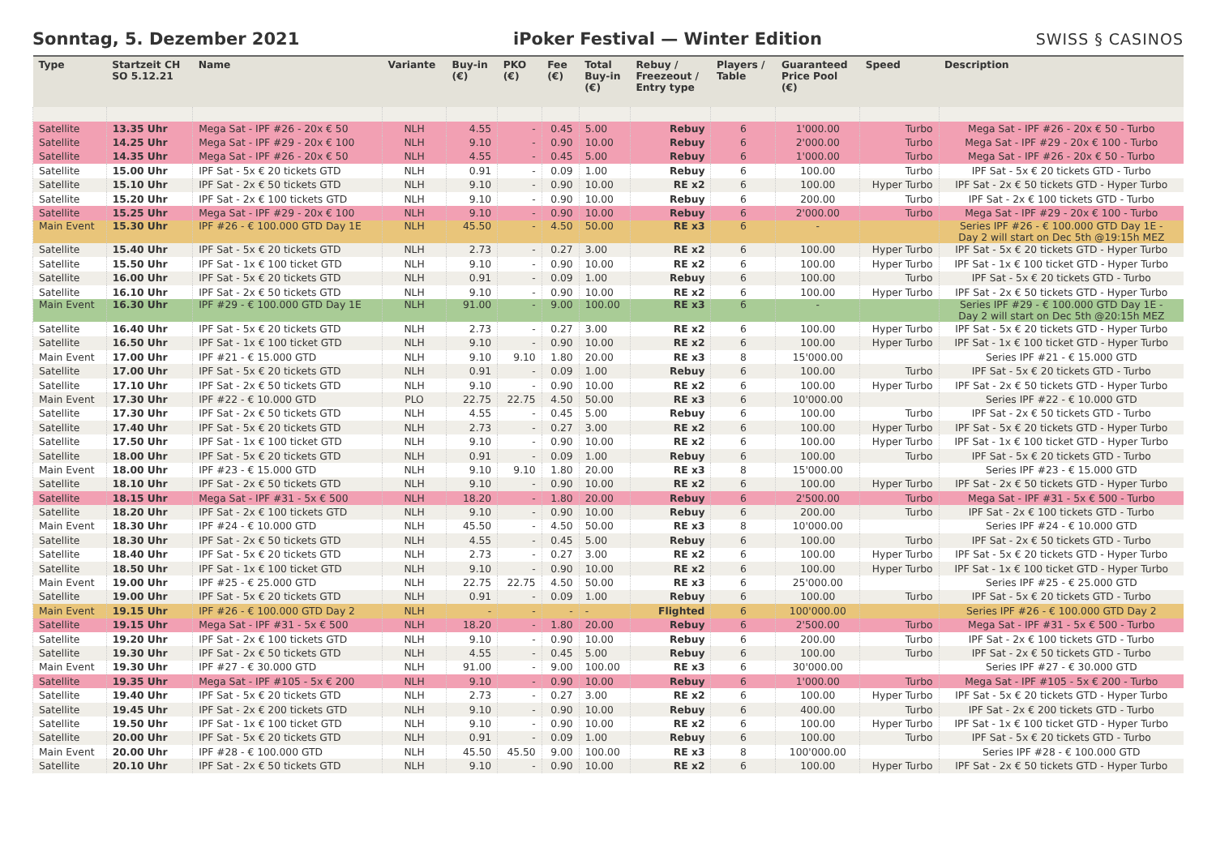Sonntag, 5. Dezember 2021 iPoker Festival — Winter Edition SWISS § CASINOS
| Type | Startzeit CH SO 5.12.21 | Name | Variante | Buy-in (€) | PKO (€) | Fee (€) | Total Buy-in (€) | Rebuy / Freezeout / Entry type | Players / Table | Guaranteed Price Pool (€) | Speed | Description |
| --- | --- | --- | --- | --- | --- | --- | --- | --- | --- | --- | --- | --- |
| Satellite | 13.35 Uhr | Mega Sat - IPF #26 - 20x € 50 | NLH | 4.55 | - | 0.45 | 5.00 | Rebuy | 6 | 1'000.00 | Turbo | Mega Sat - IPF #26 - 20x € 50 - Turbo |
| Satellite | 14.25 Uhr | Mega Sat - IPF #29 - 20x € 100 | NLH | 9.10 | - | 0.90 | 10.00 | Rebuy | 6 | 2'000.00 | Turbo | Mega Sat - IPF #29 - 20x € 100 - Turbo |
| Satellite | 14.35 Uhr | Mega Sat - IPF #26 - 20x € 50 | NLH | 4.55 | - | 0.45 | 5.00 | Rebuy | 6 | 1'000.00 | Turbo | Mega Sat - IPF #26 - 20x € 50 - Turbo |
| Satellite | 15.00 Uhr | IPF Sat - 5x € 20 tickets GTD | NLH | 0.91 | - | 0.09 | 1.00 | Rebuy | 6 | 100.00 | Turbo | IPF Sat - 5x € 20 tickets GTD - Turbo |
| Satellite | 15.10 Uhr | IPF Sat - 2x € 50 tickets GTD | NLH | 9.10 | - | 0.90 | 10.00 | RE x2 | 6 | 100.00 | Hyper Turbo | IPF Sat - 2x € 50 tickets GTD - Hyper Turbo |
| Satellite | 15.20 Uhr | IPF Sat - 2x € 100 tickets GTD | NLH | 9.10 | - | 0.90 | 10.00 | Rebuy | 6 | 200.00 | Turbo | IPF Sat - 2x € 100 tickets GTD - Turbo |
| Satellite | 15.25 Uhr | Mega Sat - IPF #29 - 20x € 100 | NLH | 9.10 | - | 0.90 | 10.00 | Rebuy | 6 | 2'000.00 | Turbo | Mega Sat - IPF #29 - 20x € 100 - Turbo |
| Main Event | 15.30 Uhr | IPF #26 - € 100.000 GTD Day 1E | NLH | 45.50 | - | 4.50 | 50.00 | RE x3 | 6 | - | | Series IPF #26 - € 100.000 GTD Day 1E - Day 2 will start on Dec 5th @19:15h MEZ |
| Satellite | 15.40 Uhr | IPF Sat - 5x € 20 tickets GTD | NLH | 2.73 | - | 0.27 | 3.00 | RE x2 | 6 | 100.00 | Hyper Turbo | IPF Sat - 5x € 20 tickets GTD - Hyper Turbo |
| Satellite | 15.50 Uhr | IPF Sat - 1x € 100 ticket GTD | NLH | 9.10 | - | 0.90 | 10.00 | RE x2 | 6 | 100.00 | Hyper Turbo | IPF Sat - 1x € 100 ticket GTD - Hyper Turbo |
| Satellite | 16.00 Uhr | IPF Sat - 5x € 20 tickets GTD | NLH | 0.91 | - | 0.09 | 1.00 | Rebuy | 6 | 100.00 | Turbo | IPF Sat - 5x € 20 tickets GTD - Turbo |
| Satellite | 16.10 Uhr | IPF Sat - 2x € 50 tickets GTD | NLH | 9.10 | - | 0.90 | 10.00 | RE x2 | 6 | 100.00 | Hyper Turbo | IPF Sat - 2x € 50 tickets GTD - Hyper Turbo |
| Main Event | 16.30 Uhr | IPF #29 - € 100.000 GTD Day 1E | NLH | 91.00 | - | 9.00 | 100.00 | RE x3 | 6 | - | | Series IPF #29 - € 100.000 GTD Day 1E - Day 2 will start on Dec 5th @20:15h MEZ |
| Satellite | 16.40 Uhr | IPF Sat - 5x € 20 tickets GTD | NLH | 2.73 | - | 0.27 | 3.00 | RE x2 | 6 | 100.00 | Hyper Turbo | IPF Sat - 5x € 20 tickets GTD - Hyper Turbo |
| Satellite | 16.50 Uhr | IPF Sat - 1x € 100 ticket GTD | NLH | 9.10 | - | 0.90 | 10.00 | RE x2 | 6 | 100.00 | Hyper Turbo | IPF Sat - 1x € 100 ticket GTD - Hyper Turbo |
| Main Event | 17.00 Uhr | IPF #21 - € 15.000 GTD | NLH | 9.10 | 9.10 | 1.80 | 20.00 | RE x3 | 8 | 15'000.00 | | Series IPF #21 - € 15.000 GTD |
| Satellite | 17.00 Uhr | IPF Sat - 5x € 20 tickets GTD | NLH | 0.91 | - | 0.09 | 1.00 | Rebuy | 6 | 100.00 | Turbo | IPF Sat - 5x € 20 tickets GTD - Turbo |
| Satellite | 17.10 Uhr | IPF Sat - 2x € 50 tickets GTD | NLH | 9.10 | - | 0.90 | 10.00 | RE x2 | 6 | 100.00 | Hyper Turbo | IPF Sat - 2x € 50 tickets GTD - Hyper Turbo |
| Main Event | 17.30 Uhr | IPF #22 - € 10.000 GTD | PLO | 22.75 | 22.75 | 4.50 | 50.00 | RE x3 | 6 | 10'000.00 | | Series IPF #22 - € 10.000 GTD |
| Satellite | 17.30 Uhr | IPF Sat - 2x € 50 tickets GTD | NLH | 4.55 | - | 0.45 | 5.00 | Rebuy | 6 | 100.00 | Turbo | IPF Sat - 2x € 50 tickets GTD - Turbo |
| Satellite | 17.40 Uhr | IPF Sat - 5x € 20 tickets GTD | NLH | 2.73 | - | 0.27 | 3.00 | RE x2 | 6 | 100.00 | Hyper Turbo | IPF Sat - 5x € 20 tickets GTD - Hyper Turbo |
| Satellite | 17.50 Uhr | IPF Sat - 1x € 100 ticket GTD | NLH | 9.10 | - | 0.90 | 10.00 | RE x2 | 6 | 100.00 | Hyper Turbo | IPF Sat - 1x € 100 ticket GTD - Hyper Turbo |
| Satellite | 18.00 Uhr | IPF Sat - 5x € 20 tickets GTD | NLH | 0.91 | - | 0.09 | 1.00 | Rebuy | 6 | 100.00 | Turbo | IPF Sat - 5x € 20 tickets GTD - Turbo |
| Main Event | 18.00 Uhr | IPF #23 - € 15.000 GTD | NLH | 9.10 | 9.10 | 1.80 | 20.00 | RE x3 | 8 | 15'000.00 | | Series IPF #23 - € 15.000 GTD |
| Satellite | 18.10 Uhr | IPF Sat - 2x € 50 tickets GTD | NLH | 9.10 | - | 0.90 | 10.00 | RE x2 | 6 | 100.00 | Hyper Turbo | IPF Sat - 2x € 50 tickets GTD - Hyper Turbo |
| Satellite | 18.15 Uhr | Mega Sat - IPF #31 - 5x € 500 | NLH | 18.20 | - | 1.80 | 20.00 | Rebuy | 6 | 2'500.00 | Turbo | Mega Sat - IPF #31 - 5x € 500 - Turbo |
| Satellite | 18.20 Uhr | IPF Sat - 2x € 100 tickets GTD | NLH | 9.10 | - | 0.90 | 10.00 | Rebuy | 6 | 200.00 | Turbo | IPF Sat - 2x € 100 tickets GTD - Turbo |
| Main Event | 18.30 Uhr | IPF #24 - € 10.000 GTD | NLH | 45.50 | - | 4.50 | 50.00 | RE x3 | 8 | 10'000.00 | | Series IPF #24 - € 10.000 GTD |
| Satellite | 18.30 Uhr | IPF Sat - 2x € 50 tickets GTD | NLH | 4.55 | - | 0.45 | 5.00 | Rebuy | 6 | 100.00 | Turbo | IPF Sat - 2x € 50 tickets GTD - Turbo |
| Satellite | 18.40 Uhr | IPF Sat - 5x € 20 tickets GTD | NLH | 2.73 | - | 0.27 | 3.00 | RE x2 | 6 | 100.00 | Hyper Turbo | IPF Sat - 5x € 20 tickets GTD - Hyper Turbo |
| Satellite | 18.50 Uhr | IPF Sat - 1x € 100 ticket GTD | NLH | 9.10 | - | 0.90 | 10.00 | RE x2 | 6 | 100.00 | Hyper Turbo | IPF Sat - 1x € 100 ticket GTD - Hyper Turbo |
| Main Event | 19.00 Uhr | IPF #25 - € 25.000 GTD | NLH | 22.75 | 22.75 | 4.50 | 50.00 | RE x3 | 6 | 25'000.00 | | Series IPF #25 - € 25.000 GTD |
| Satellite | 19.00 Uhr | IPF Sat - 5x € 20 tickets GTD | NLH | 0.91 | - | 0.09 | 1.00 | Rebuy | 6 | 100.00 | Turbo | IPF Sat - 5x € 20 tickets GTD - Turbo |
| Main Event | 19.15 Uhr | IPF #26 - € 100.000 GTD Day 2 | NLH | - | - | - | - | Flighted | 6 | 100'000.00 | | Series IPF #26 - € 100.000 GTD Day 2 |
| Satellite | 19.15 Uhr | Mega Sat - IPF #31 - 5x € 500 | NLH | 18.20 | - | 1.80 | 20.00 | Rebuy | 6 | 2'500.00 | Turbo | Mega Sat - IPF #31 - 5x € 500 - Turbo |
| Satellite | 19.20 Uhr | IPF Sat - 2x € 100 tickets GTD | NLH | 9.10 | - | 0.90 | 10.00 | Rebuy | 6 | 200.00 | Turbo | IPF Sat - 2x € 100 tickets GTD - Turbo |
| Satellite | 19.30 Uhr | IPF Sat - 2x € 50 tickets GTD | NLH | 4.55 | - | 0.45 | 5.00 | Rebuy | 6 | 100.00 | Turbo | IPF Sat - 2x € 50 tickets GTD - Turbo |
| Main Event | 19.30 Uhr | IPF #27 - € 30.000 GTD | NLH | 91.00 | - | 9.00 | 100.00 | RE x3 | 6 | 30'000.00 | | Series IPF #27 - € 30.000 GTD |
| Satellite | 19.35 Uhr | Mega Sat - IPF #105 - 5x € 200 | NLH | 9.10 | - | 0.90 | 10.00 | Rebuy | 6 | 1'000.00 | Turbo | Mega Sat - IPF #105 - 5x € 200 - Turbo |
| Satellite | 19.40 Uhr | IPF Sat - 5x € 20 tickets GTD | NLH | 2.73 | - | 0.27 | 3.00 | RE x2 | 6 | 100.00 | Hyper Turbo | IPF Sat - 5x € 20 tickets GTD - Hyper Turbo |
| Satellite | 19.45 Uhr | IPF Sat - 2x € 200 tickets GTD | NLH | 9.10 | - | 0.90 | 10.00 | Rebuy | 6 | 400.00 | Turbo | IPF Sat - 2x € 200 tickets GTD - Turbo |
| Satellite | 19.50 Uhr | IPF Sat - 1x € 100 ticket GTD | NLH | 9.10 | - | 0.90 | 10.00 | RE x2 | 6 | 100.00 | Hyper Turbo | IPF Sat - 1x € 100 ticket GTD - Hyper Turbo |
| Satellite | 20.00 Uhr | IPF Sat - 5x € 20 tickets GTD | NLH | 0.91 | - | 0.09 | 1.00 | Rebuy | 6 | 100.00 | Turbo | IPF Sat - 5x € 20 tickets GTD - Turbo |
| Main Event | 20.00 Uhr | IPF #28 - € 100.000 GTD | NLH | 45.50 | 45.50 | 9.00 | 100.00 | RE x3 | 8 | 100'000.00 | | Series IPF #28 - € 100.000 GTD |
| Satellite | 20.10 Uhr | IPF Sat - 2x € 50 tickets GTD | NLH | 9.10 | - | 0.90 | 10.00 | RE x2 | 6 | 100.00 | Hyper Turbo | IPF Sat - 2x € 50 tickets GTD - Hyper Turbo |